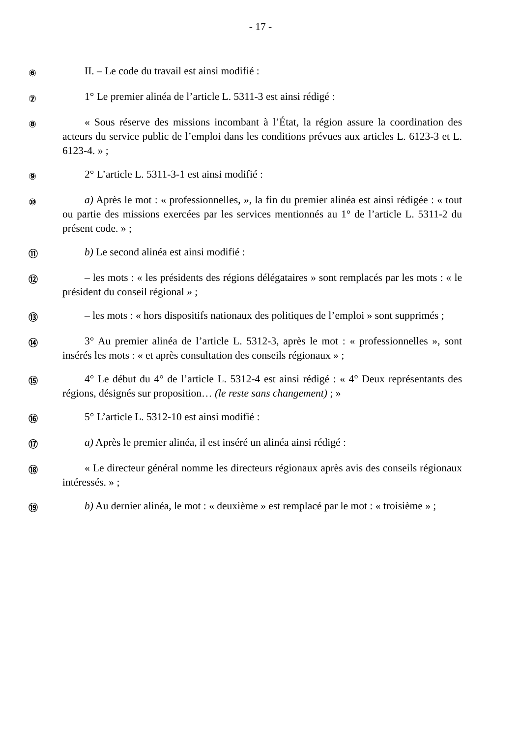- 17 -
⑥
II. – Le code du travail est ainsi modifié :
⑦
1° Le premier alinéa de l’article L. 5311-3 est ainsi rédigé :
⑧
« Sous réserve des missions incombant à l’État, la région assure la coordination des acteurs du service public de l’emploi dans les conditions prévues aux articles L. 6123-3 et L. 6123-4. » ;
⑨
2° L’article L. 5311-3-1 est ainsi modifié :
⑩
a) Après le mot : « professionnelles, », la fin du premier alinéa est ainsi rédigée : « tout ou partie des missions exercées par les services mentionnés au 1° de l’article L. 5311-2 du présent code. » ;
⑪
b) Le second alinéa est ainsi modifié :
⑫
– les mots : « les présidents des régions délégataires » sont remplacés par les mots : « le président du conseil régional » ;
⑬
– les mots : « hors dispositifs nationaux des politiques de l’emploi » sont supprimés ;
⑭
3° Au premier alinéa de l’article L. 5312-3, après le mot : « professionnelles », sont insérés les mots : « et après consultation des conseils régionaux » ;
⑮
4° Le début du 4° de l’article L. 5312-4 est ainsi rédigé : « 4° Deux représentants des régions, désignés sur proposition… (le reste sans changement) ; »
⑯
5° L’article L. 5312-10 est ainsi modifié :
⑰
a) Après le premier alinéa, il est inséré un alinéa ainsi rédigé :
⑱
« Le directeur général nomme les directeurs régionaux après avis des conseils régionaux intéressés. » ;
⑲
b) Au dernier alinéa, le mot : « deuxième » est remplacé par le mot : « troisième » ;